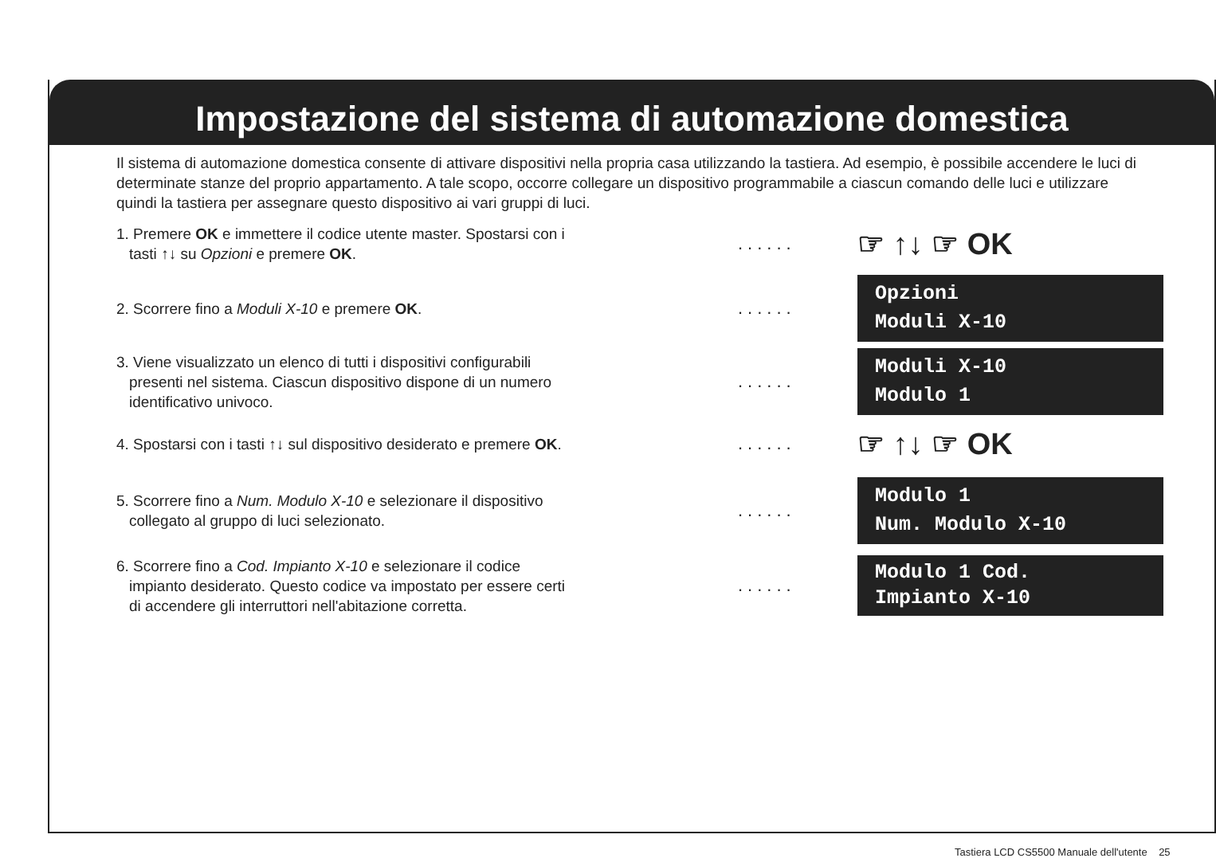Impostazione del sistema di automazione domestica
Il sistema di automazione domestica consente di attivare dispositivi nella propria casa utilizzando la tastiera. Ad esempio, è possibile accendere le luci di determinate stanze del proprio appartamento. A tale scopo, occorre collegare un dispositivo programmabile a ciascun comando delle luci e utilizzare quindi la tastiera per assegnare questo dispositivo ai vari gruppi di luci.
1. Premere OK e immettere il codice utente master. Spostarsi con i
tasti ↑↓ su Opzioni e premere OK.
......
☞ ↑↓ ☞ OK
2. Scorrere fino a Moduli X-10 e premere OK.
......
Opzioni
Moduli X-10
3. Viene visualizzato un elenco di tutti i dispositivi configurabili
presenti nel sistema. Ciascun dispositivo dispone di un numero
identificativo univoco.
......
Moduli X-10
Modulo 1
4. Spostarsi con i tasti ↑↓ sul dispositivo desiderato e premere OK.
......
☞ ↑↓ ☞ OK
5. Scorrere fino a Num. Modulo X-10 e selezionare il dispositivo
collegato al gruppo di luci selezionato.
......
Modulo 1
Num. Modulo X-10
6. Scorrere fino a Cod. Impianto X-10 e selezionare il codice
impianto desiderato. Questo codice va impostato per essere certi
di accendere gli interruttori nell'abitazione corretta.
......
Modulo 1 Cod.
Impianto X-10
Tastiera LCD CS5500 Manuale dell'utente 25